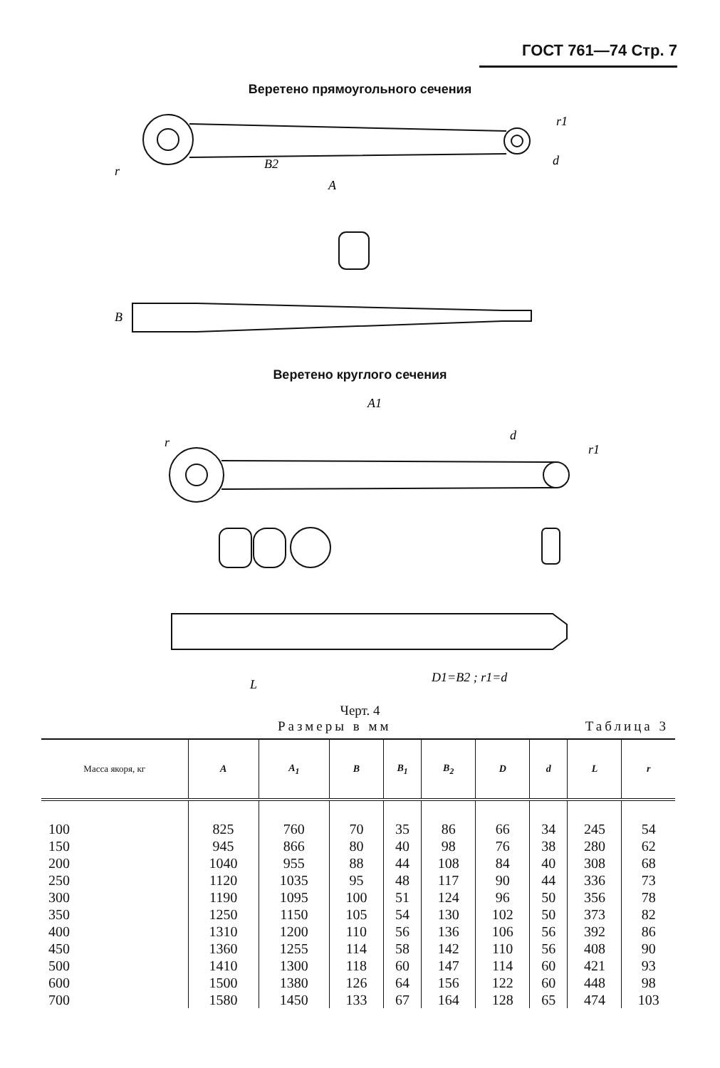ГОСТ 761—74 Стр. 7
Веретено прямоугольного сечения
A
B2
r1
d
r
B
Веретено круглого сечения
A1
r
d
r1
L
D1=B2 ; r1=d
Черт. 4
Размеры в мм Таблица 3
| Масса якоря, кг | A | A<sub>1</sub> | B | B<sub>1</sub> | B<sub>2</sub> | D | d | L | r |
| --- | --- | --- | --- | --- | --- | --- | --- | --- | --- |
| 100 | 825 | 760 | 70 | 35 | 86 | 66 | 34 | 245 | 54 |
| 150 | 945 | 866 | 80 | 40 | 98 | 76 | 38 | 280 | 62 |
| 200 | 1040 | 955 | 88 | 44 | 108 | 84 | 40 | 308 | 68 |
| 250 | 1120 | 1035 | 95 | 48 | 117 | 90 | 44 | 336 | 73 |
| 300 | 1190 | 1095 | 100 | 51 | 124 | 96 | 50 | 356 | 78 |
| 350 | 1250 | 1150 | 105 | 54 | 130 | 102 | 50 | 373 | 82 |
| 400 | 1310 | 1200 | 110 | 56 | 136 | 106 | 56 | 392 | 86 |
| 450 | 1360 | 1255 | 114 | 58 | 142 | 110 | 56 | 408 | 90 |
| 500 | 1410 | 1300 | 118 | 60 | 147 | 114 | 60 | 421 | 93 |
| 600 | 1500 | 1380 | 126 | 64 | 156 | 122 | 60 | 448 | 98 |
| 700 | 1580 | 1450 | 133 | 67 | 164 | 128 | 65 | 474 | 103 |